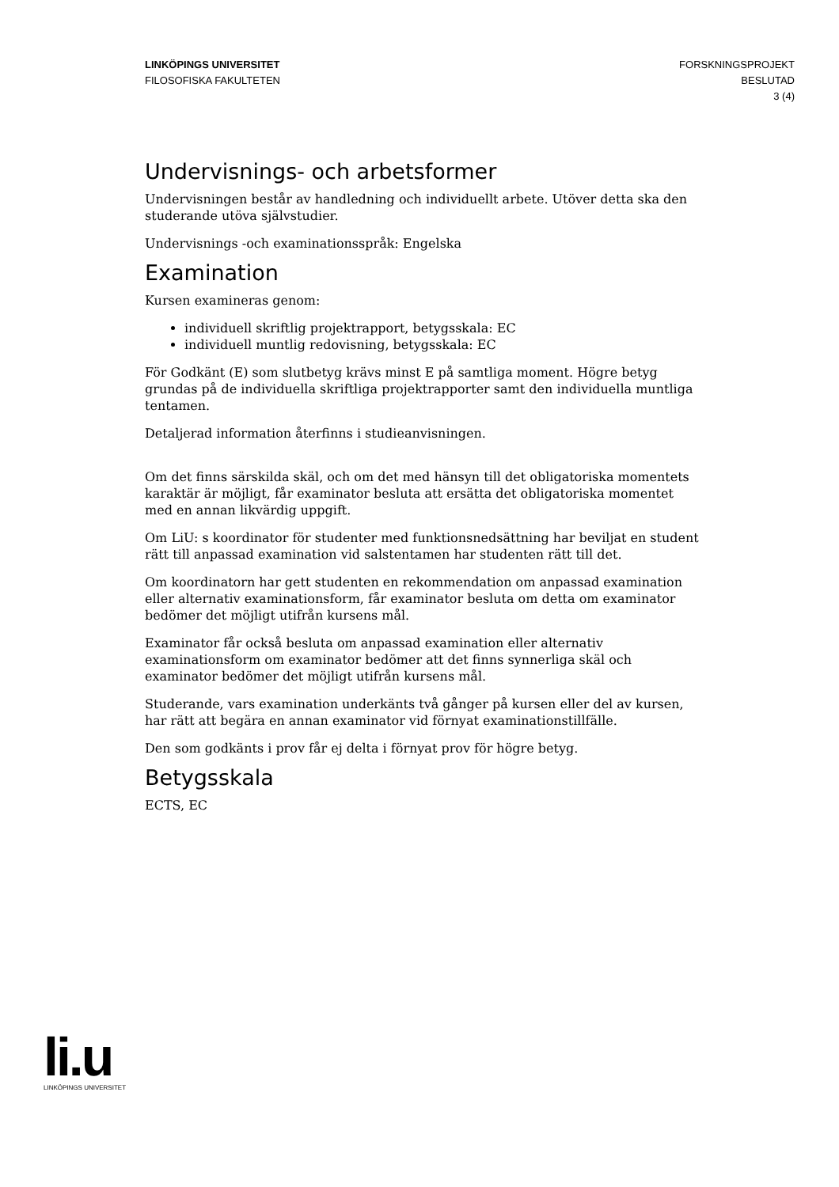LINKÖPINGS UNIVERSITET
FILOSOFISKA FAKULTETEN
FORSKNINGSPROJEKT
BESLUTAD
3 (4)
Undervisnings- och arbetsformer
Undervisningen består av handledning och individuellt arbete. Utöver detta ska den studerande utöva självstudier.
Undervisnings -och examinationsspråk: Engelska
Examination
Kursen examineras genom:
individuell skriftlig projektrapport, betygsskala: EC
individuell muntlig redovisning, betygsskala: EC
För Godkänt (E) som slutbetyg krävs minst E på samtliga moment. Högre betyg grundas på de individuella skriftliga projektrapporter samt den individuella muntliga tentamen.
Detaljerad information återfinns i studieanvisningen.
Om det finns särskilda skäl, och om det med hänsyn till det obligatoriska momentets karaktär är möjligt, får examinator besluta att ersätta det obligatoriska momentet med en annan likvärdig uppgift.
Om LiU: s koordinator för studenter med funktionsnedsättning har beviljat en student rätt till anpassad examination vid salstentamen har studenten rätt till det.
Om koordinatorn har gett studenten en rekommendation om anpassad examination eller alternativ examinationsform, får examinator besluta om detta om examinator bedömer det möjligt utifrån kursens mål.
Examinator får också besluta om anpassad examination eller alternativ examinationsform om examinator bedömer att det finns synnerliga skäl och examinator bedömer det möjligt utifrån kursens mål.
Studerande, vars examination underkänts två gånger på kursen eller del av kursen, har rätt att begära en annan examinator vid förnyat examinationstillfälle.
Den som godkänts i prov får ej delta i förnyat prov för högre betyg.
Betygsskala
ECTS, EC
li.u
LINKÖPINGS UNIVERSITET